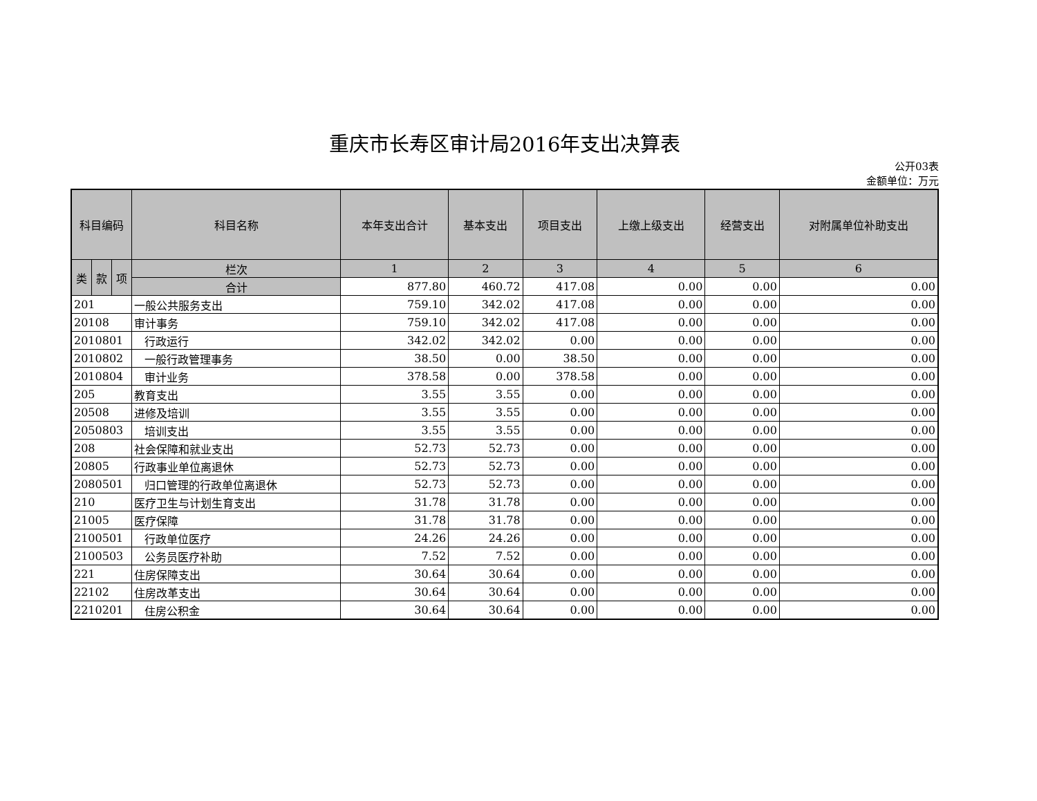重庆市长寿区审计局2016年支出决算表
公开03表
金额单位：万元
| 科目编码 | | | 科目名称 | 本年支出合计 | 基本支出 | 项目支出 | 上缴上级支出 | 经营支出 | 对附属单位补助支出 |
| --- | --- | --- | --- | --- | --- | --- | --- | --- | --- |
| 类 | 款 | 项 | 栏次 | 1 | 2 | 3 | 4 | 5 | 6 |
| | | | 合计 | 877.80 | 460.72 | 417.08 | 0.00 | 0.00 | 0.00 |
| 201 | | | 一般公共服务支出 | 759.10 | 342.02 | 417.08 | 0.00 | 0.00 | 0.00 |
| 20108 | | | 审计事务 | 759.10 | 342.02 | 417.08 | 0.00 | 0.00 | 0.00 |
| 2010801 | | | 行政运行 | 342.02 | 342.02 | 0.00 | 0.00 | 0.00 | 0.00 |
| 2010802 | | | 一般行政管理事务 | 38.50 | 0.00 | 38.50 | 0.00 | 0.00 | 0.00 |
| 2010804 | | | 审计业务 | 378.58 | 0.00 | 378.58 | 0.00 | 0.00 | 0.00 |
| 205 | | | 教育支出 | 3.55 | 3.55 | 0.00 | 0.00 | 0.00 | 0.00 |
| 20508 | | | 进修及培训 | 3.55 | 3.55 | 0.00 | 0.00 | 0.00 | 0.00 |
| 2050803 | | | 培训支出 | 3.55 | 3.55 | 0.00 | 0.00 | 0.00 | 0.00 |
| 208 | | | 社会保障和就业支出 | 52.73 | 52.73 | 0.00 | 0.00 | 0.00 | 0.00 |
| 20805 | | | 行政事业单位离退休 | 52.73 | 52.73 | 0.00 | 0.00 | 0.00 | 0.00 |
| 2080501 | | | 归口管理的行政单位离退休 | 52.73 | 52.73 | 0.00 | 0.00 | 0.00 | 0.00 |
| 210 | | | 医疗卫生与计划生育支出 | 31.78 | 31.78 | 0.00 | 0.00 | 0.00 | 0.00 |
| 21005 | | | 医疗保障 | 31.78 | 31.78 | 0.00 | 0.00 | 0.00 | 0.00 |
| 2100501 | | | 行政单位医疗 | 24.26 | 24.26 | 0.00 | 0.00 | 0.00 | 0.00 |
| 2100503 | | | 公务员医疗补助 | 7.52 | 7.52 | 0.00 | 0.00 | 0.00 | 0.00 |
| 221 | | | 住房保障支出 | 30.64 | 30.64 | 0.00 | 0.00 | 0.00 | 0.00 |
| 22102 | | | 住房改革支出 | 30.64 | 30.64 | 0.00 | 0.00 | 0.00 | 0.00 |
| 2210201 | | | 住房公积金 | 30.64 | 30.64 | 0.00 | 0.00 | 0.00 | 0.00 |